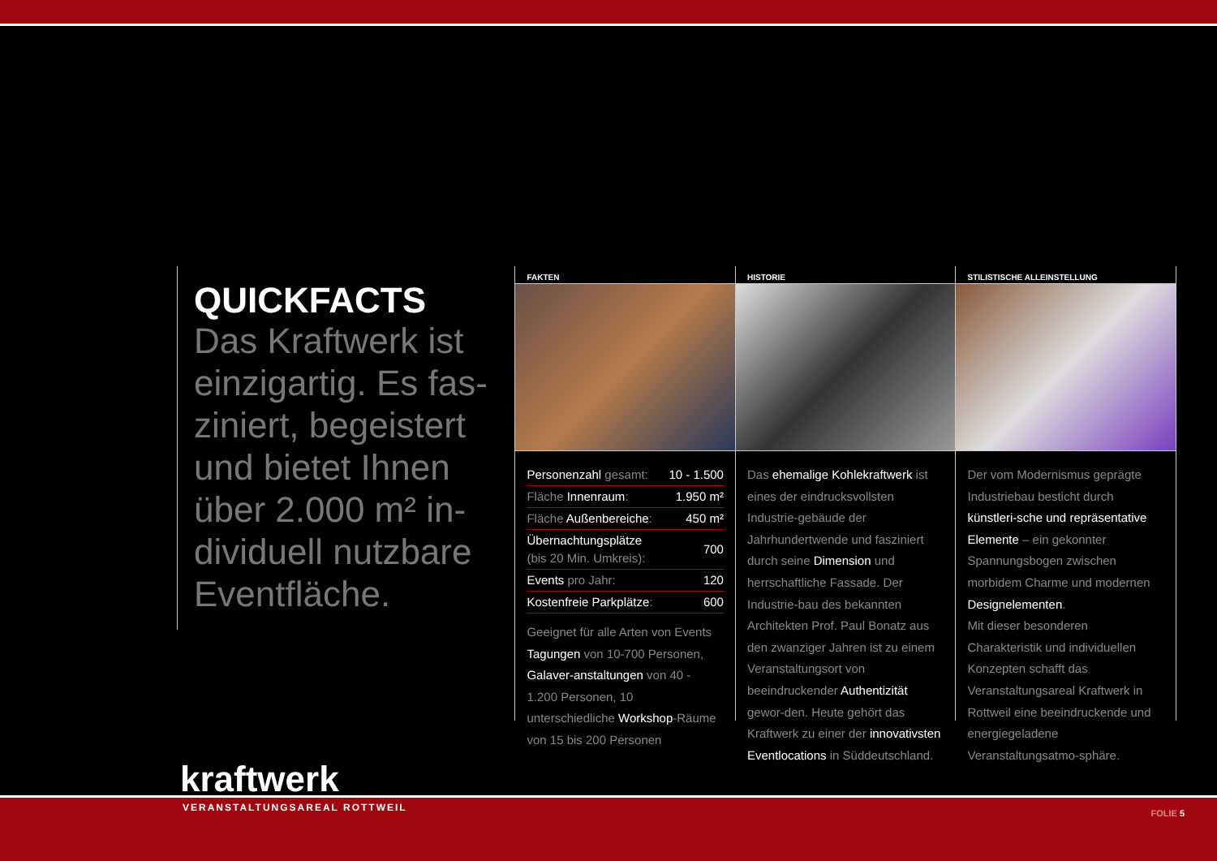QUICKFACTS
Das Kraftwerk ist einzigartig. Es fas-ziniert, begeistert und bietet Ihnen über 2.000 m² in-dividuell nutzbare Eventfläche.
FAKTEN
| Personenzahl gesamt: | 10 - 1.500 |
| Fläche Innenraum : | 1.950 m² |
| Fläche Außenbereiche : | 450 m² |
| Übernachtungsplätze (bis 20 Min. Umkreis): | 700 |
| Events pro Jahr: | 120 |
| Kostenfreie Parkplätze : | 600 |
Geeignet für alle Arten von Events Tagungen von 10-700 Personen, Galaver-anstaltungen von 40 - 1.200 Personen, 10 unterschiedliche Workshop-Räume von 15 bis 200 Personen
HISTORIE
Das ehemalige Kohlekraftwerk ist eines der eindrucksvollsten Industrie-gebäude der Jahrhundertwende und fasziniert durch seine Dimension und herrschaftliche Fassade. Der Industrie-bau des bekannten Architekten Prof. Paul Bonatz aus den zwanziger Jahren ist zu einem Veranstaltungsort von beeindruckender Authentizität gewor-den. Heute gehört das Kraftwerk zu einer der innovativsten Eventlocations in Süddeutschland.
STILISTISCHE ALLEINSTELLUNG
Der vom Modernismus geprägte Industriebau besticht durch künstleri-sche und repräsentative Elemente – ein gekonnter Spannungsbogen zwischen morbidem Charme und modernen Designelementen.
Mit dieser besonderen Charakteristik und individuellen Konzepten schafft das Veranstaltungsareal Kraftwerk in Rottweil eine beeindruckende und energiegeladene Veranstaltungsatmo-sphäre.
kraftwerk
VERANSTALTUNGSAREAL ROTTWEIL
FOLIE 5